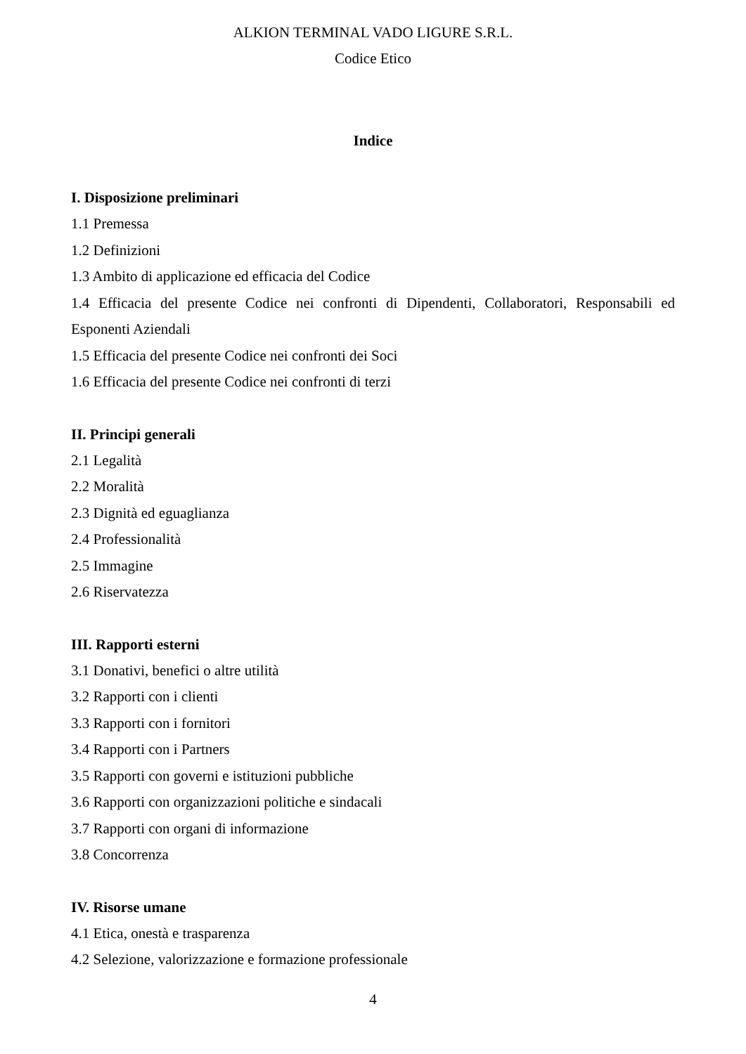ALKION TERMINAL VADO LIGURE S.R.L.
Codice Etico
Indice
I. Disposizione preliminari
1.1 Premessa
1.2 Definizioni
1.3 Ambito di applicazione ed efficacia del Codice
1.4 Efficacia del presente Codice nei confronti di Dipendenti, Collaboratori, Responsabili ed Esponenti Aziendali
1.5 Efficacia del presente Codice nei confronti dei Soci
1.6 Efficacia del presente Codice nei confronti di terzi
II. Principi generali
2.1 Legalità
2.2 Moralità
2.3 Dignità ed eguaglianza
2.4 Professionalità
2.5 Immagine
2.6 Riservatezza
III. Rapporti esterni
3.1 Donativi, benefici o altre utilità
3.2 Rapporti con i clienti
3.3 Rapporti con i fornitori
3.4 Rapporti con i Partners
3.5 Rapporti con governi e istituzioni pubbliche
3.6 Rapporti con organizzazioni politiche e sindacali
3.7 Rapporti con organi di informazione
3.8 Concorrenza
IV. Risorse umane
4.1 Etica, onestà e trasparenza
4.2 Selezione, valorizzazione e formazione professionale
4